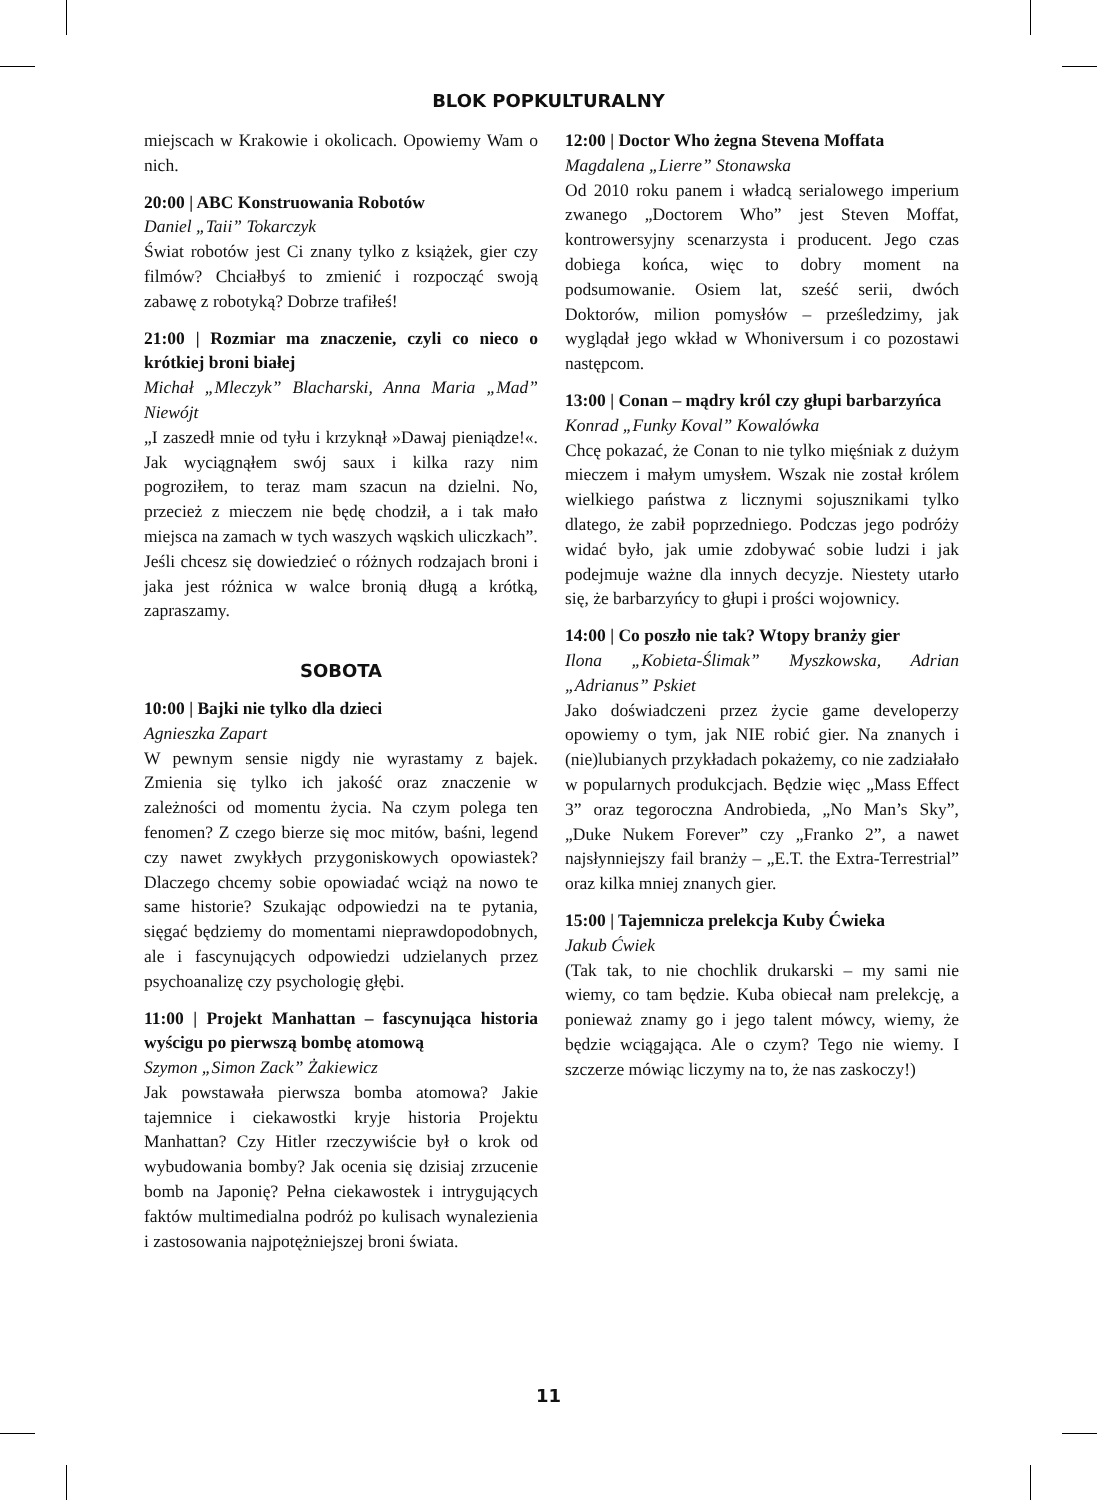BLOK POPKULTURALNY
miejscach w Krakowie i okolicach. Opowiemy Wam o nich.
20:00 | ABC Konstruowania Robotów
Daniel „Taii” Tokarczyk
Świat robotów jest Ci znany tylko z książek, gier czy filmów? Chciałbyś to zmienić i rozpocząć swoją zabawę z robotyką? Dobrze trafiłeś!
21:00 | Rozmiar ma znaczenie, czyli co nieco o krótkiej broni białej
Michał „Mleczyk” Blacharski, Anna Maria „Mad” Niewójt
„I zaszedł mnie od tyłu i krzyknął »Dawaj pieniądze!«. Jak wyciągnąłem swój saux i kilka razy nim pogroziłem, to teraz mam szacun na dzielni. No, przecież z mieczem nie będę chodził, a i tak mało miejsca na zamach w tych waszych wąskich uliczkach”.
Jeśli chcesz się dowiedzieć o różnych rodzajach broni i jaka jest różnica w walce bronią długą a krótką, zapraszamy.
SOBOTA
10:00 | Bajki nie tylko dla dzieci
Agnieszka Zapart
W pewnym sensie nigdy nie wyrastamy z bajek. Zmienia się tylko ich jakość oraz znaczenie w zależności od momentu życia. Na czym polega ten fenomen? Z czego bierze się moc mitów, baśni, legend czy nawet zwykłych przygoniskowych opowiastek? Dlaczego chcemy sobie opowiadać wciąż na nowo te same historie? Szukając odpowiedzi na te pytania, sięgać będziemy do momentami nieprawdopodobnych, ale i fascynujących odpowiedzi udzielanych przez psychoanalizę czy psychologię głębi.
11:00 | Projekt Manhattan – fascynująca historia wyścigu po pierwszą bombę atomową
Szymon „Simon Zack” Żakiewicz
Jak powstawała pierwsza bomba atomowa? Jakie tajemnice i ciekawostki kryje historia Projektu Manhattan? Czy Hitler rzeczywiście był o krok od wybudowania bomby? Jak ocenia się dzisiaj zrzucenie bomb na Japonię? Pełna ciekawostek i intrygujących faktów multimedialna podróż po kulisach wynalezienia i zastosowania najpotężniejszej broni świata.
12:00 | Doctor Who żegna Stevena Moffata
Magdalena „Lierre” Stonawska
Od 2010 roku panem i władcą serialowego imperium zwanego „Doctorem Who” jest Steven Moffat, kontrowersyjny scenarzysta i producent. Jego czas dobiega końca, więc to dobry moment na podsumowanie. Osiem lat, sześć serii, dwóch Doktorów, milion pomysłów – prześledzimy, jak wyglądał jego wkład w Whoniversum i co pozostawi następcom.
13:00 | Conan – mądry król czy głupi barbarzyńca
Konrad „Funky Koval” Kowalówka
Chcę pokazać, że Conan to nie tylko mięśniak z dużym mieczem i małym umysłem. Wszak nie został królem wielkiego państwa z licznymi sojusznikami tylko dlatego, że zabił poprzedniego. Podczas jego podróży widać było, jak umie zdobywać sobie ludzi i jak podejmuje ważne dla innych decyzje. Niestety utarło się, że barbarzyńcy to głupi i prości wojownicy.
14:00 | Co poszło nie tak? Wtopy branży gier
Ilona „Kobieta-Ślimak” Myszkowska, Adrian „Adrianus” Pskiet
Jako doświadczeni przez życie game developerzy opowiemy o tym, jak NIE robić gier. Na znanych i (nie)lubianych przykładach pokażemy, co nie zadziałało w popularnych produkcjach. Będzie więc „Mass Effect 3” oraz tegoroczna Androbieda, „No Man’s Sky”, „Duke Nukem Forever” czy „Franko 2”, a nawet najsłynniejszy fail branży – „E.T. the Extra-Terrestrial” oraz kilka mniej znanych gier.
15:00 | Tajemnicza prelekcja Kuby Ćwieka
Jakub Ćwiek
(Tak tak, to nie chochlik drukarski – my sami nie wiemy, co tam będzie. Kuba obiecał nam prelekcję, a ponieważ znamy go i jego talent mówcy, wiemy, że będzie wciągająca. Ale o czym? Tego nie wiemy. I szczerze mówiąc liczymy na to, że nas zaskoczy!)
11